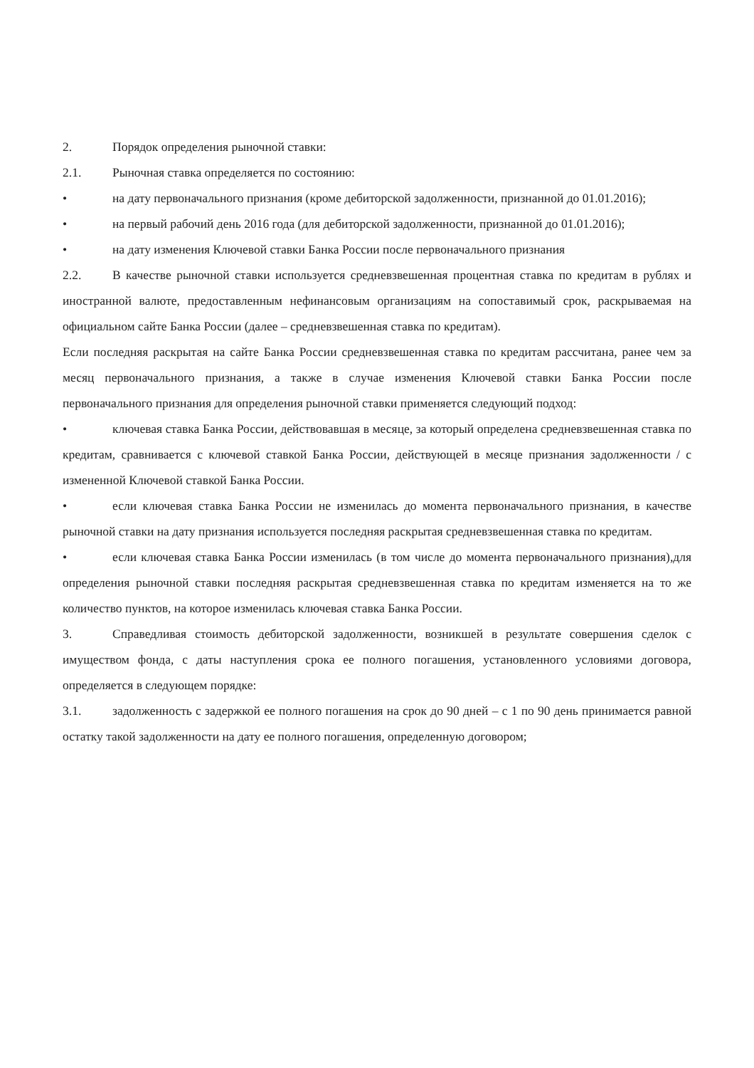2. Порядок определения рыночной ставки:
2.1. Рыночная ставка определяется по состоянию:
• на дату первоначального признания (кроме дебиторской задолженности, признанной до 01.01.2016);
• на первый рабочий день 2016 года (для дебиторской задолженности, признанной до 01.01.2016);
• на дату изменения Ключевой ставки Банка России после первоначального признания
2.2. В качестве рыночной ставки используется средневзвешенная процентная ставка по кредитам в рублях и иностранной валюте, предоставленным нефинансовым организациям на сопоставимый срок, раскрываемая на официальном сайте Банка России (далее – средневзвешенная ставка по кредитам).
Если последняя раскрытая на сайте Банка России средневзвешенная ставка по кредитам рассчитана, ранее чем за месяц первоначального признания, а также в случае изменения Ключевой ставки Банка России после первоначального признания для определения рыночной ставки применяется следующий подход:
• ключевая ставка Банка России, действовавшая в месяце, за который определена средневзвешенная ставка по кредитам, сравнивается с ключевой ставкой Банка России, действующей в месяце признания задолженности / с измененной Ключевой ставкой Банка России.
• если ключевая ставка Банка России не изменилась до момента первоначального признания, в качестве рыночной ставки на дату признания используется последняя раскрытая средневзвешенная ставка по кредитам.
• если ключевая ставка Банка России изменилась (в том числе до момента первоначального признания),для определения рыночной ставки последняя раскрытая средневзвешенная ставка по кредитам изменяется на то же количество пунктов, на которое изменилась ключевая ставка Банка России.
3. Справедливая стоимость дебиторской задолженности, возникшей в результате совершения сделок с имуществом фонда, с даты наступления срока ее полного погашения, установленного условиями договора, определяется в следующем порядке:
3.1. задолженность с задержкой ее полного погашения на срок до 90 дней – с 1 по 90 день принимается равной остатку такой задолженности на дату ее полного погашения, определенную договором;